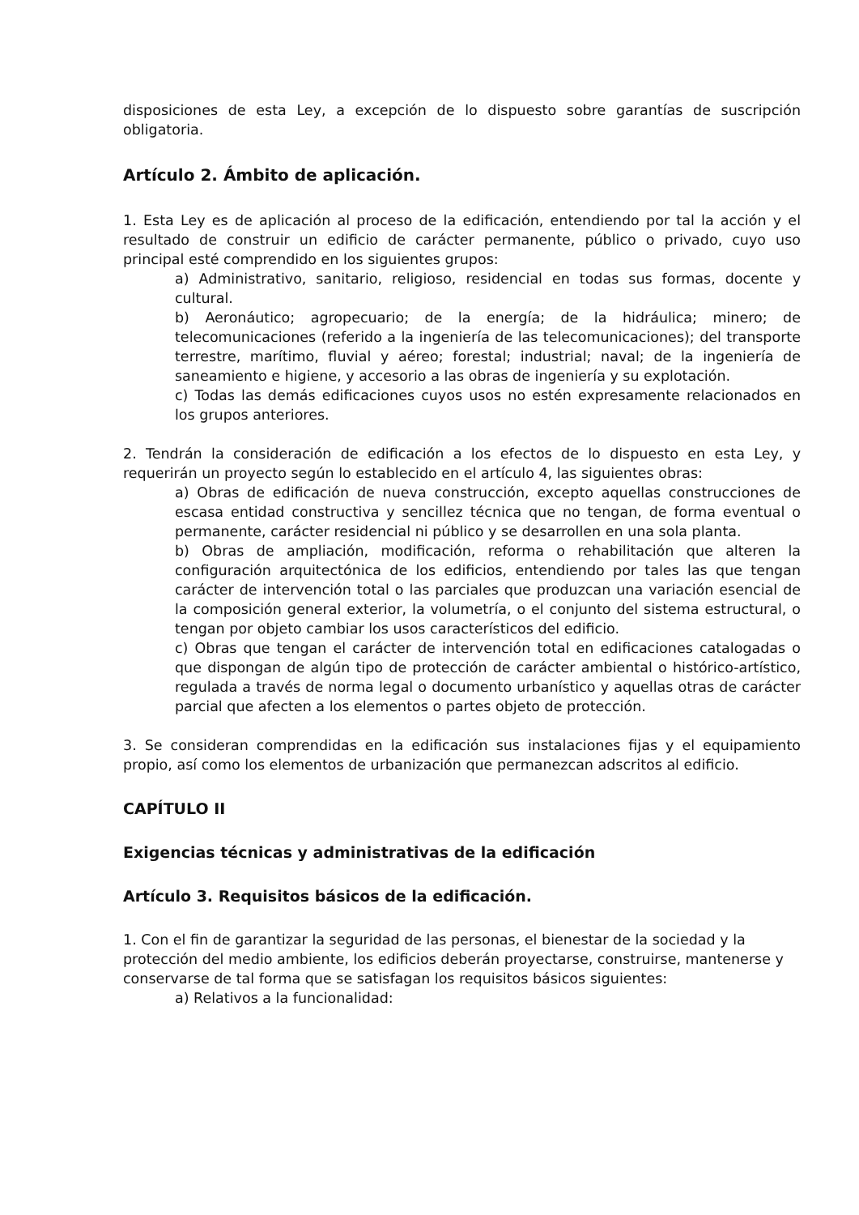disposiciones de esta Ley, a excepción de lo dispuesto sobre garantías de suscripción obligatoria.
Artículo 2. Ámbito de aplicación.
1. Esta Ley es de aplicación al proceso de la edificación, entendiendo por tal la acción y el resultado de construir un edificio de carácter permanente, público o privado, cuyo uso principal esté comprendido en los siguientes grupos:
a) Administrativo, sanitario, religioso, residencial en todas sus formas, docente y cultural.
b) Aeronáutico; agropecuario; de la energía; de la hidráulica; minero; de telecomunicaciones (referido a la ingeniería de las telecomunicaciones); del transporte terrestre, marítimo, fluvial y aéreo; forestal; industrial; naval; de la ingeniería de saneamiento e higiene, y accesorio a las obras de ingeniería y su explotación.
c) Todas las demás edificaciones cuyos usos no estén expresamente relacionados en los grupos anteriores.
2. Tendrán la consideración de edificación a los efectos de lo dispuesto en esta Ley, y requerirán un proyecto según lo establecido en el artículo 4, las siguientes obras:
a) Obras de edificación de nueva construcción, excepto aquellas construcciones de escasa entidad constructiva y sencillez técnica que no tengan, de forma eventual o permanente, carácter residencial ni público y se desarrollen en una sola planta.
b) Obras de ampliación, modificación, reforma o rehabilitación que alteren la configuración arquitectónica de los edificios, entendiendo por tales las que tengan carácter de intervención total o las parciales que produzcan una variación esencial de la composición general exterior, la volumetría, o el conjunto del sistema estructural, o tengan por objeto cambiar los usos característicos del edificio.
c) Obras que tengan el carácter de intervención total en edificaciones catalogadas o que dispongan de algún tipo de protección de carácter ambiental o histórico-artístico, regulada a través de norma legal o documento urbanístico y aquellas otras de carácter parcial que afecten a los elementos o partes objeto de protección.
3. Se consideran comprendidas en la edificación sus instalaciones fijas y el equipamiento propio, así como los elementos de urbanización que permanezcan adscritos al edificio.
CAPÍTULO II
Exigencias técnicas y administrativas de la edificación
Artículo 3. Requisitos básicos de la edificación.
1. Con el fin de garantizar la seguridad de las personas, el bienestar de la sociedad y la protección del medio ambiente, los edificios deberán proyectarse, construirse, mantenerse y conservarse de tal forma que se satisfagan los requisitos básicos siguientes:
a) Relativos a la funcionalidad: